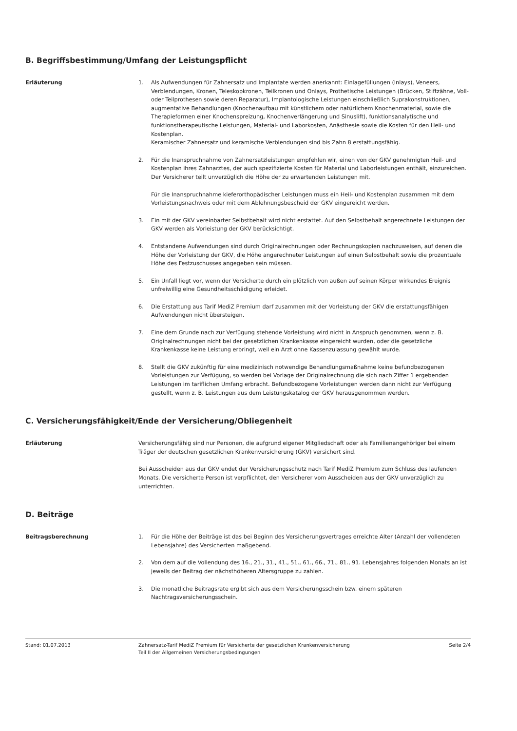B. Begriffsbestimmung/Umfang der Leistungspflicht
Erläuterung 1. Als Aufwendungen für Zahnersatz und Implantate werden anerkannt: Einlagefüllungen (Inlays), Veneers, Verblendungen, Kronen, Teleskopkronen, Teilkronen und Onlays, Prothetische Leistungen (Brücken, Stiftzähne, Voll- oder Teilprothesen sowie deren Reparatur), Implantologische Leistungen einschließlich Suprakonstruktionen, augmentative Behandlungen (Knochenaufbau mit künstlichem oder natürlichem Knochenmaterial, sowie die Therapieformen einer Knochenspreizung, Knochenverlängerung und Sinuslift), funktionsanalytische und funktionstherapeutische Leistungen, Material- und Laborkosten, Anästhesie sowie die Kosten für den Heil- und Kostenplan.
Keramischer Zahnersatz und keramische Verblendungen sind bis Zahn 8 erstattungsfähig.
2. Für die Inanspruchnahme von Zahnersatzleistungen empfehlen wir, einen von der GKV genehmigten Heil- und Kostenplan ihres Zahnarztes, der auch spezifizierte Kosten für Material und Laborleistungen enthält, einzureichen. Der Versicherer teilt unverzüglich die Höhe der zu erwartenden Leistungen mit.
Für die Inanspruchnahme kieferorthopädischer Leistungen muss ein Heil- und Kostenplan zusammen mit dem Vorleistungsnachweis oder mit dem Ablehnungsbescheid der GKV eingereicht werden.
3. Ein mit der GKV vereinbarter Selbstbehalt wird nicht erstattet. Auf den Selbstbehalt angerechnete Leistungen der GKV werden als Vorleistung der GKV berücksichtigt.
4. Entstandene Aufwendungen sind durch Originalrechnungen oder Rechnungskopien nachzuweisen, auf denen die Höhe der Vorleistung der GKV, die Höhe angerechneter Leistungen auf einen Selbstbehalt sowie die prozentuale Höhe des Festzuschusses angegeben sein müssen.
5. Ein Unfall liegt vor, wenn der Versicherte durch ein plötzlich von außen auf seinen Körper wirkendes Ereignis unfreiwillig eine Gesundheitsschädigung erleidet.
6. Die Erstattung aus Tarif MediZ Premium darf zusammen mit der Vorleistung der GKV die erstattungsfähigen Aufwendungen nicht übersteigen.
7. Eine dem Grunde nach zur Verfügung stehende Vorleistung wird nicht in Anspruch genommen, wenn z. B. Originalrechnungen nicht bei der gesetzlichen Krankenkasse eingereicht wurden, oder die gesetzliche Krankenkasse keine Leistung erbringt, weil ein Arzt ohne Kassenzulassung gewählt wurde.
8. Stellt die GKV zukünftig für eine medizinisch notwendige Behandlungsmaßnahme keine befundbezogenen Vorleistungen zur Verfügung, so werden bei Vorlage der Originalrechnung die sich nach Ziffer 1 ergebenden Leistungen im tariflichen Umfang erbracht. Befundbezogene Vorleistungen werden dann nicht zur Verfügung gestellt, wenn z. B. Leistungen aus dem Leistungskatalog der GKV herausgenommen werden.
C. Versicherungsfähigkeit/Ende der Versicherung/Obliegenheit
Erläuterung Versicherungsfähig sind nur Personen, die aufgrund eigener Mitgliedschaft oder als Familienangehöriger bei einem Träger der deutschen gesetzlichen Krankenversicherung (GKV) versichert sind.
Bei Ausscheiden aus der GKV endet der Versicherungsschutz nach Tarif MediZ Premium zum Schluss des laufenden Monats. Die versicherte Person ist verpflichtet, den Versicherer vom Ausscheiden aus der GKV unverzüglich zu unterrichten.
D. Beiträge
Beitragsberechnung 1. Für die Höhe der Beiträge ist das bei Beginn des Versicherungsvertrages erreichte Alter (Anzahl der vollendeten Lebensjahre) des Versicherten maßgebend.
2. Von dem auf die Vollendung des 16., 21., 31., 41., 51., 61., 66., 71., 81., 91. Lebensjahres folgenden Monats an ist jeweils der Beitrag der nächsthöheren Altersgruppe zu zahlen.
3. Die monatliche Beitragsrate ergibt sich aus dem Versicherungsschein bzw. einem späteren Nachtragsversicherungsschein.
Stand: 01.07.2013 Zahnersatz-Tarif MediZ Premium für Versicherte der gesetzlichen Krankenversicherung
Teil II der Allgemeinen Versicherungsbedingungen
Seite 2/4